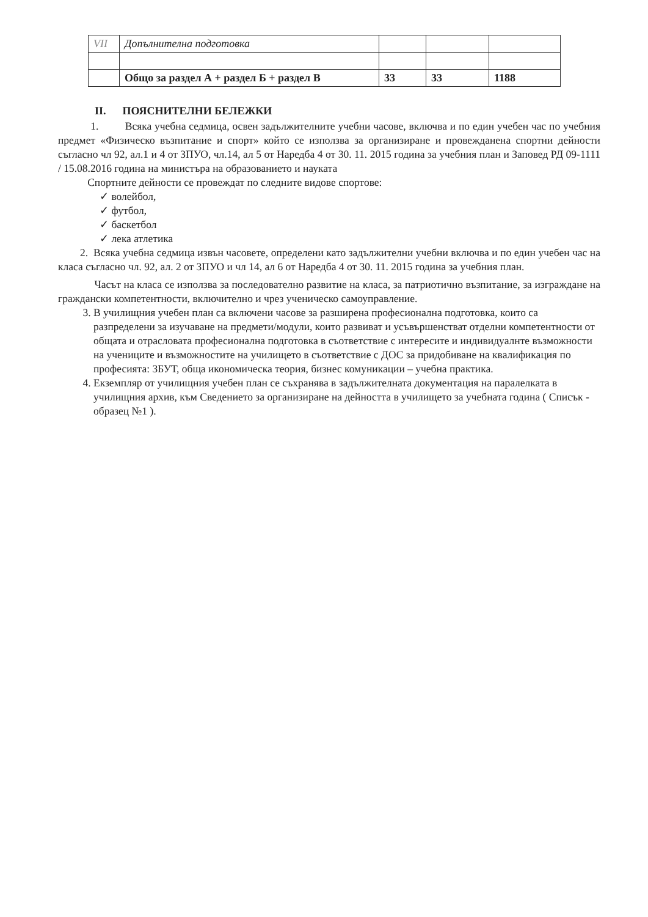| VII | Допълнителна подготовка | | | |
| | Общо за раздел А + раздел Б + раздел В | 33 | 33 | 1188 |
II. ПОЯСНИТЕЛНИ БЕЛЕЖКИ
1. Всяка учебна седмица, освен задължителните учебни часове, включва и по един учебен час по учебния предмет «Физическо възпитание и спорт» който се използва за организиране и провежданена спортни дейности съгласно чл 92, ал.1 и 4 от ЗПУО, чл.14, ал 5 от Наредба 4 от 30. 11. 2015 година за учебния план и Заповед РД 09-1111 / 15.08.2016 година на министъра на образованието и науката
Спортните дейности се провеждат по следните видове спортове:
✓ волейбол,
✓ футбол,
✓ баскетбол
✓ лека атлетика
2. Всяка учебна седмица извън часовете, определени като задължителни учебни включва и по един учебен час на класа съгласно чл. 92, ал. 2 от ЗПУО и чл 14, ал 6 от Наредба 4 от 30. 11. 2015 година за учебния план.
Часът на класа се използва за последователно развитие на класа, за патриотично възпитание, за изграждане на граждански компетентности, включително и чрез ученическо самоуправление.
3. В училищния учебен план са включени часове за разширена професионална подготовка, които са разпределени за изучаване на предмети/модули, които развиват и усъвършенстват отделни компетентности от общата и отрасловата професионална подготовка в съответствие с интересите и индивидуалнте възможности на учениците и възможностите на училището в съответствие с ДОС за придобиване на квалификация по професията: ЗБУТ, обща икономическа теория, бизнес комуникации – учебна практика.
4. Екземпляр от училищния учебен план се съхранява в задължителната документация на паралелката в училищния архив, към Сведението за организиране на дейността в училището за учебната година ( Списък - образец №1 ).